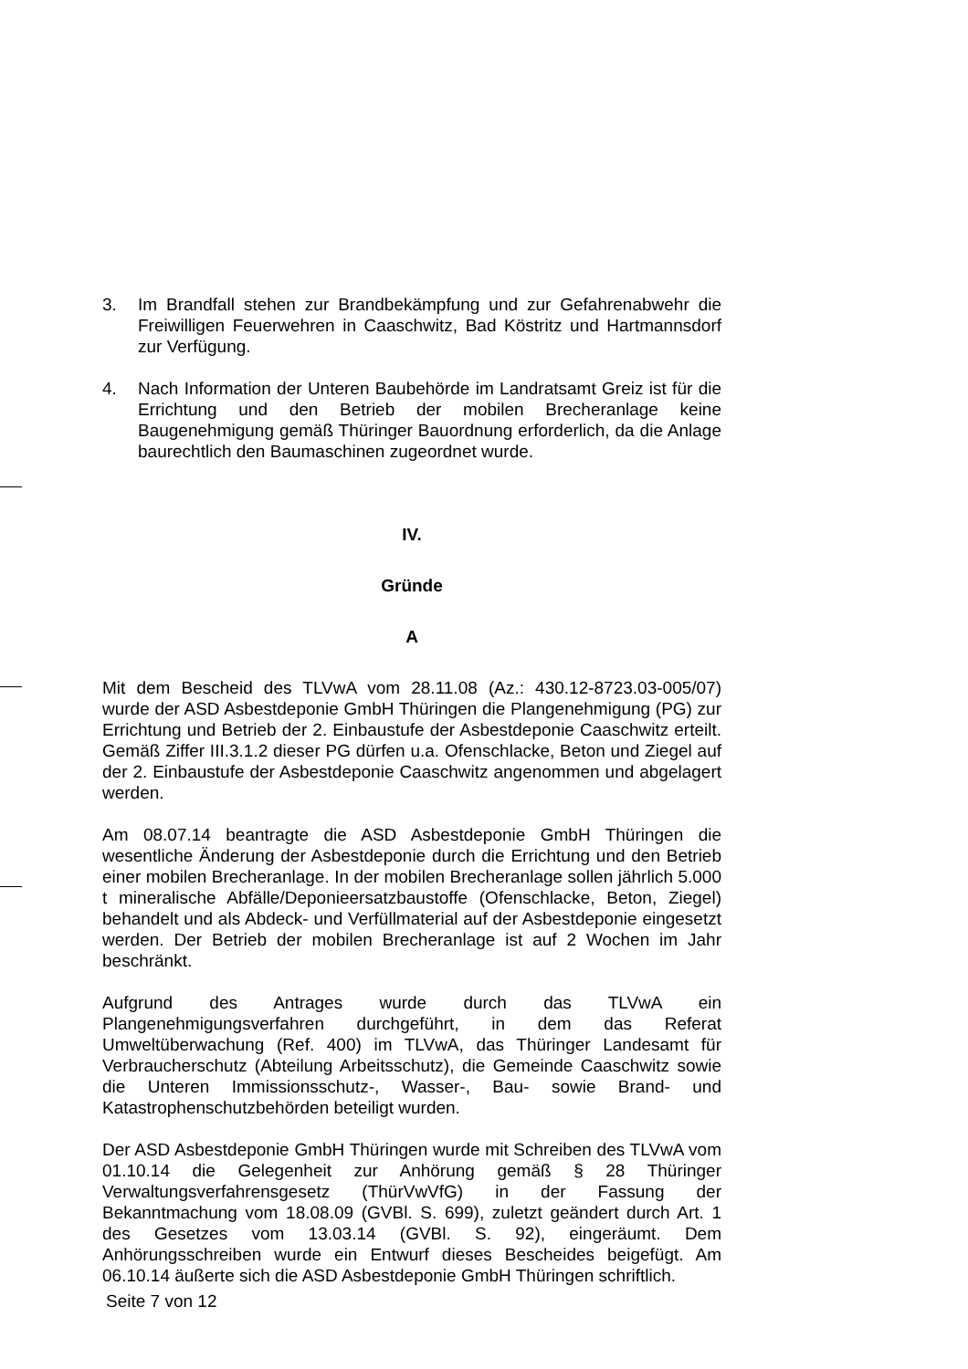3. Im Brandfall stehen zur Brandbekämpfung und zur Gefahrenabwehr die Freiwilligen Feuerwehren in Caaschwitz, Bad Köstritz und Hartmannsdorf zur Verfügung.
4. Nach Information der Unteren Baubehörde im Landratsamt Greiz ist für die Errichtung und den Betrieb der mobilen Brecheranlage keine Baugenehmigung gemäß Thüringer Bauordnung erforderlich, da die Anlage baurechtlich den Baumaschinen zugeordnet wurde.
IV.
Gründe
A
Mit dem Bescheid des TLVwA vom 28.11.08 (Az.: 430.12-8723.03-005/07) wurde der ASD Asbestdeponie GmbH Thüringen die Plangenehmigung (PG) zur Errichtung und Betrieb der 2. Einbaustufe der Asbestdeponie Caaschwitz erteilt. Gemäß Ziffer III.3.1.2 dieser PG dürfen u.a. Ofenschlacke, Beton und Ziegel auf der 2. Einbaustufe der Asbestdeponie Caaschwitz angenommen und abgelagert werden.
Am 08.07.14 beantragte die ASD Asbestdeponie GmbH Thüringen die wesentliche Änderung der Asbestdeponie durch die Errichtung und den Betrieb einer mobilen Brecheranlage. In der mobilen Brecheranlage sollen jährlich 5.000 t mineralische Abfälle/Deponieersatzbaustoffe (Ofenschlacke, Beton, Ziegel) behandelt und als Abdeck- und Verfüllmaterial auf der Asbestdeponie eingesetzt werden. Der Betrieb der mobilen Brecheranlage ist auf 2 Wochen im Jahr beschränkt.
Aufgrund des Antrages wurde durch das TLVwA ein Plangenehmigungsverfahren durchgeführt, in dem das Referat Umweltüberwachung (Ref. 400) im TLVwA, das Thüringer Landesamt für Verbraucherschutz (Abteilung Arbeitsschutz), die Gemeinde Caaschwitz sowie die Unteren Immissionsschutz-, Wasser-, Bau- sowie Brand- und Katastrophenschutzbehörden beteiligt wurden.
Der ASD Asbestdeponie GmbH Thüringen wurde mit Schreiben des TLVwA vom 01.10.14 die Gelegenheit zur Anhörung gemäß § 28 Thüringer Verwaltungsverfahrensgesetz (ThürVwVfG) in der Fassung der Bekanntmachung vom 18.08.09 (GVBl. S. 699), zuletzt geändert durch Art. 1 des Gesetzes vom 13.03.14 (GVBl. S. 92), eingeräumt. Dem Anhörungsschreiben wurde ein Entwurf dieses Bescheides beigefügt. Am 06.10.14 äußerte sich die ASD Asbestdeponie GmbH Thüringen schriftlich.
Seite 7 von 12